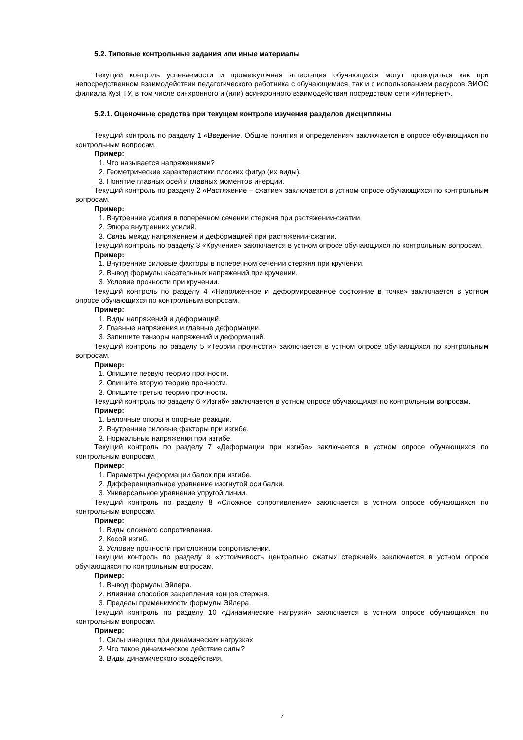5.2. Типовые контрольные задания или иные материалы
Текущий контроль успеваемости и промежуточная аттестация обучающихся могут проводиться как при непосредственном взаимодействии педагогического работника с обучающимися, так и с использованием ресурсов ЭИОС филиала КузГТУ, в том числе синхронного и (или) асинхронного взаимодействия посредством сети «Интернет».
5.2.1. Оценочные средства при текущем контроле изучения разделов дисциплины
Текущий контроль по разделу 1 «Введение. Общие понятия и определения» заключается в опросе обучающихся по контрольным вопросам.
Пример:
1. Что называется напряжениями?
2. Геометрические характеристики плоских фигур (их виды).
3. Понятие главных осей и главных моментов инерции.
Текущий контроль по разделу 2 «Растяжение – сжатие» заключается в устном опросе обучающихся по контрольным вопросам.
Пример:
1. Внутренние усилия в поперечном сечении стержня при растяжении-сжатии.
2. Эпюра внутренних усилий.
3. Связь между напряжением и деформацией при растяжении-сжатии.
Текущий контроль по разделу 3 «Кручение» заключается в устном опросе обучающихся по контрольным вопросам.
Пример:
1. Внутренние силовые факторы в поперечном сечении стержня при кручении.
2. Вывод формулы касательных напряжений при кручении.
3. Условие прочности при кручении.
Текущий контроль по разделу 4 «Напряжённое и деформированное состояние в точке» заключается в устном опросе обучающихся по контрольным вопросам.
Пример:
1. Виды напряжений и деформаций.
2. Главные напряжения и главные деформации.
3. Запишите тензоры напряжений и деформаций.
Текущий контроль по разделу 5 «Теории прочности» заключается в устном опросе обучающихся по контрольным вопросам.
Пример:
1. Опишите первую теорию прочности.
2. Опишите вторую теорию прочности.
3. Опишите третью теорию прочности.
Текущий контроль по разделу 6 «Изгиб» заключается в устном опросе обучающихся по контрольным вопросам.
Пример:
1. Балочные опоры и опорные реакции.
2. Внутренние силовые факторы при изгибе.
3. Нормальные напряжения при изгибе.
Текущий контроль по разделу 7 «Деформации при изгибе» заключается в устном опросе обучающихся по контрольным вопросам.
Пример:
1. Параметры деформации балок при изгибе.
2. Дифференциальное уравнение изогнутой оси балки.
3. Универсальное уравнение упругой линии.
Текущий контроль по разделу 8 «Сложное сопротивление» заключается в устном опросе обучающихся по контрольным вопросам.
Пример:
1. Виды сложного сопротивления.
2. Косой изгиб.
3. Условие прочности при сложном сопротивлении.
Текущий контроль по разделу 9 «Устойчивость центрально сжатых стержней» заключается в устном опросе обучающихся по контрольным вопросам.
Пример:
1. Вывод формулы Эйлера.
2. Влияние способов закрепления концов стержня.
3. Пределы применимости формулы Эйлера.
Текущий контроль по разделу 10 «Динамические нагрузки» заключается в устном опросе обучающихся по контрольным вопросам.
Пример:
1. Силы инерции при динамических нагрузках
2. Что такое динамическое действие силы?
3. Виды динамического воздействия.
7